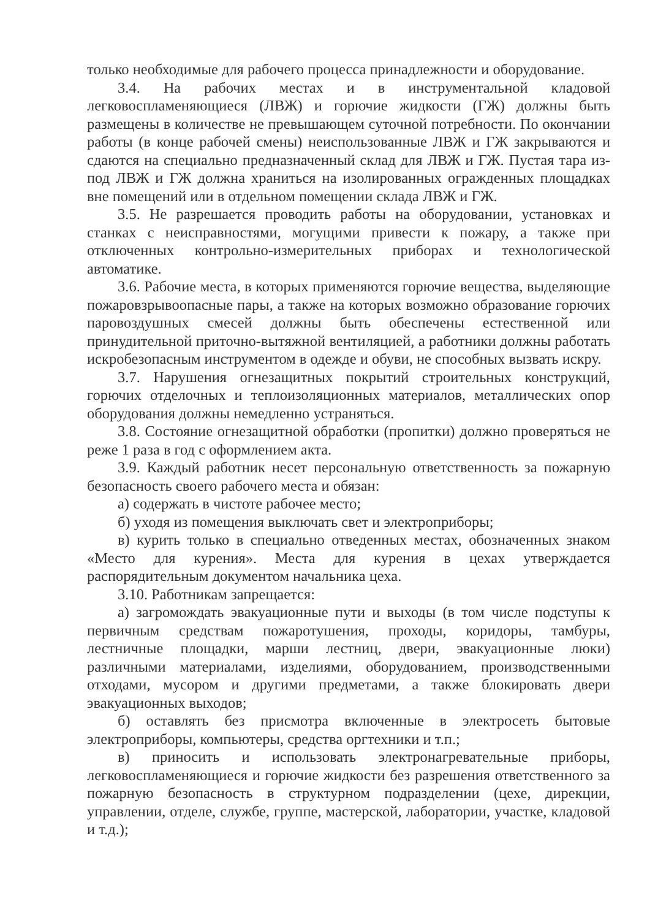только необходимые для рабочего процесса принадлежности и оборудование.
3.4. На рабочих местах и в инструментальной кладовой легковоспламеняющиеся (ЛВЖ) и горючие жидкости (ГЖ) должны быть размещены в количестве не превышающем суточной потребности. По окончании работы (в конце рабочей смены) неиспользованные ЛВЖ и ГЖ закрываются и сдаются на специально предназначенный склад для ЛВЖ и ГЖ. Пустая тара из-под ЛВЖ и ГЖ должна храниться на изолированных огражденных площадках вне помещений или в отдельном помещении склада ЛВЖ и ГЖ.
3.5. Не разрешается проводить работы на оборудовании, установках и станках с неисправностями, могущими привести к пожару, а также при отключенных контрольно-измерительных приборах и технологической автоматике.
3.6. Рабочие места, в которых применяются горючие вещества, выделяющие пожаровзрывоопасные пары, а также на которых возможно образование горючих паровоздушных смесей должны быть обеспечены естественной или принудительной приточно-вытяжной вентиляцией, а работники должны работать искробезопасным инструментом в одежде и обуви, не способных вызвать искру.
3.7. Нарушения огнезащитных покрытий строительных конструкций, горючих отделочных и теплоизоляционных материалов, металлических опор оборудования должны немедленно устраняться.
3.8. Состояние огнезащитной обработки (пропитки) должно проверяться не реже 1 раза в год с оформлением акта.
3.9. Каждый работник несет персональную ответственность за пожарную безопасность своего рабочего места и обязан:
а) содержать в чистоте рабочее место;
б) уходя из помещения выключать свет и электроприборы;
в) курить только в специально отведенных местах, обозначенных знаком «Место для курения». Места для курения в цехах утверждается распорядительным документом начальника цеха.
3.10. Работникам запрещается:
а) загромождать эвакуационные пути и выходы (в том числе подступы к первичным средствам пожаротушения, проходы, коридоры, тамбуры, лестничные площадки, марши лестниц, двери, эвакуационные люки) различными материалами, изделиями, оборудованием, производственными отходами, мусором и другими предметами, а также блокировать двери эвакуационных выходов;
б) оставлять без присмотра включенные в электросеть бытовые электроприборы, компьютеры, средства оргтехники и т.п.;
в) приносить и использовать электронагревательные приборы, легковоспламеняющиеся и горючие жидкости без разрешения ответственного за пожарную безопасность в структурном подразделении (цехе, дирекции, управлении, отделе, службе, группе, мастерской, лаборатории, участке, кладовой и т.д.);